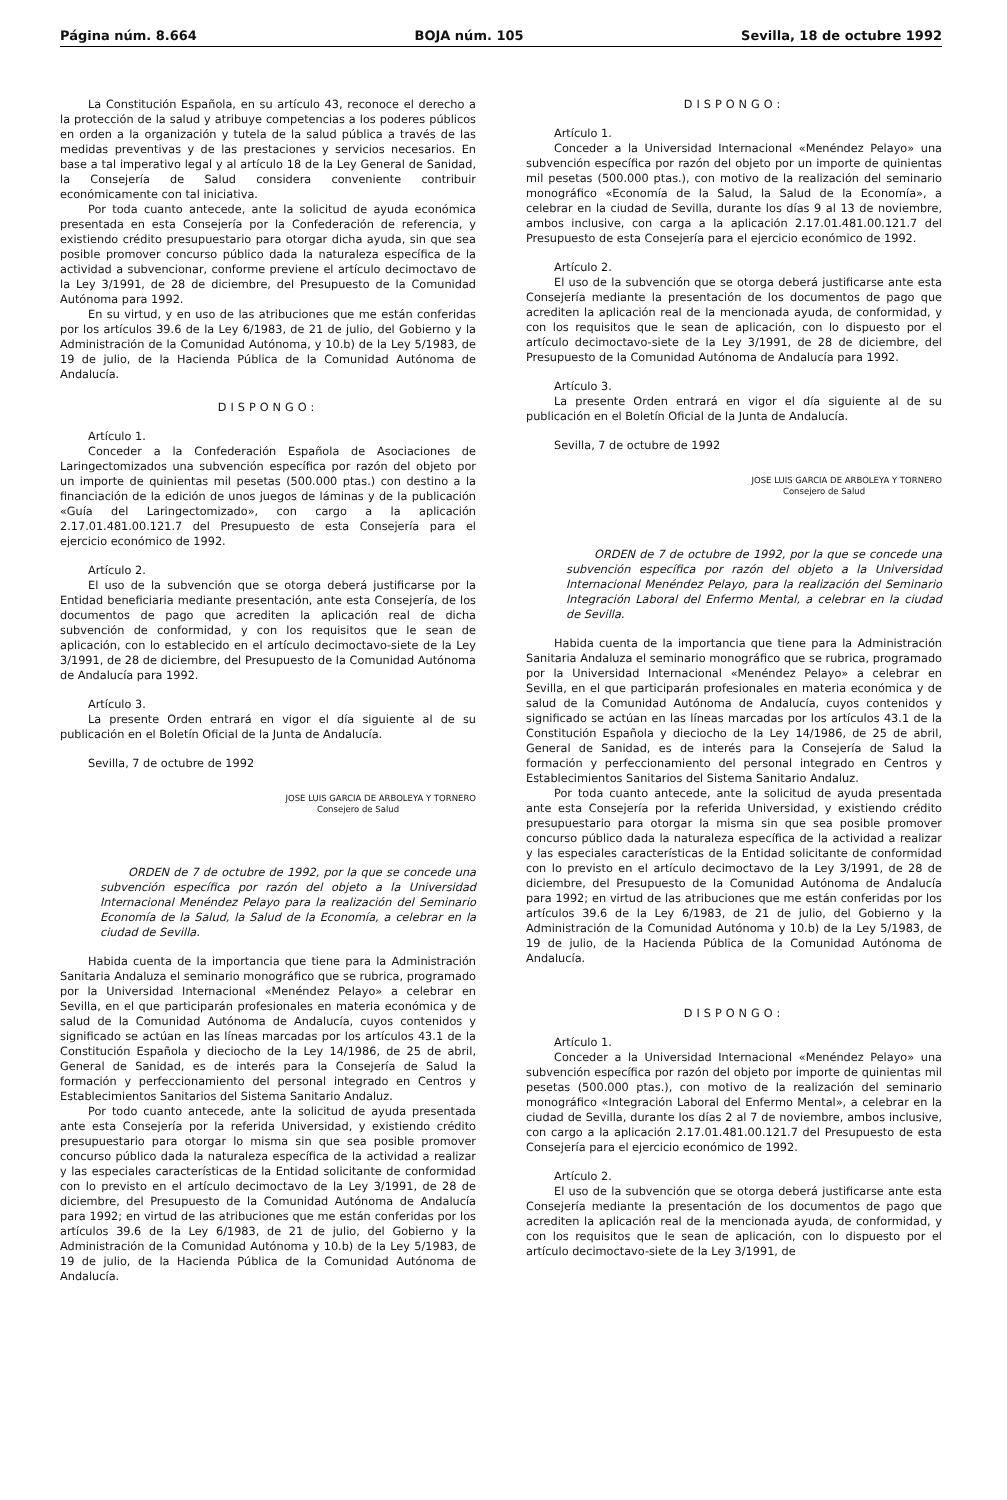Página núm. 8.664 BOJA núm. 105 Sevilla, 18 de octubre 1992
La Constitución Española, en su artículo 43, reconoce el derecho a la protección de la salud y atribuye competencias a los poderes públicos en orden a la organización y tutela de la salud pública a través de las medidas preventivas y de las prestaciones y servicios necesarios. En base a tal imperativo legal y al artículo 18 de la Ley General de Sanidad, la Consejería de Salud considera conveniente contribuir económicamente con tal iniciativa.
Por toda cuanto antecede, ante la solicitud de ayuda económica presentada en esta Consejería por la Confederación de referencia, y existiendo crédito presupuestario para otorgar dicha ayuda, sin que sea posible promover concurso público dada la naturaleza específica de la actividad a subvencionar, conforme previene el artículo decimoctavo de la Ley 3/1991, de 28 de diciembre, del Presupuesto de la Comunidad Autónoma para 1992.
En su virtud, y en uso de las atribuciones que me están conferidas por los artículos 39.6 de la Ley 6/1983, de 21 de julio, del Gobierno y la Administración de la Comunidad Autónoma, y 10.b) de la Ley 5/1983, de 19 de julio, de la Hacienda Pública de la Comunidad Autónoma de Andalucía.
DISPONGO:
Artículo 1.
Conceder a la Confederación Española de Asociaciones de Laringectomizados una subvención específica por razón del objeto por un importe de quinientas mil pesetas (500.000 ptas.) con destino a la financiación de la edición de unos juegos de láminas y de la publicación «Guía del Laringectomizado», con cargo a la aplicación 2.17.01.481.00.121.7 del Presupuesto de esta Consejería para el ejercicio económico de 1992.
Artículo 2.
El uso de la subvención que se otorga deberá justificarse por la Entidad beneficiaria mediante presentación, ante esta Consejería, de los documentos de pago que acrediten la aplicación real de dicha subvención de conformidad, y con los requisitos que le sean de aplicación, con lo establecido en el artículo decimoctavo-siete de la Ley 3/1991, de 28 de diciembre, del Presupuesto de la Comunidad Autónoma de Andalucía para 1992.
Artículo 3.
La presente Orden entrará en vigor el día siguiente al de su publicación en el Boletín Oficial de la Junta de Andalucía.
Sevilla, 7 de octubre de 1992
JOSE LUIS GARCIA DE ARBOLEYA Y TORNERO
Consejero de Salud
ORDEN de 7 de octubre de 1992, por la que se concede una subvención específica por razón del objeto a la Universidad Internacional Menéndez Pelayo para la realización del Seminario Economía de la Salud, la Salud de la Economía, a celebrar en la ciudad de Sevilla.
Habida cuenta de la importancia que tiene para la Administración Sanitaria Andaluza el seminario monográfico que se rubrica, programado por la Universidad Internacional «Menéndez Pelayo» a celebrar en Sevilla, en el que participarán profesionales en materia económica y de salud de la Comunidad Autónoma de Andalucía, cuyos contenidos y significado se actúan en las líneas marcadas por los artículos 43.1 de la Constitución Española y dieciocho de la Ley 14/1986, de 25 de abril, General de Sanidad, es de interés para la Consejería de Salud la formación y perfeccionamiento del personal integrado en Centros y Establecimientos Sanitarios del Sistema Sanitario Andaluz.
Por todo cuanto antecede, ante la solicitud de ayuda presentada ante esta Consejería por la referida Universidad, y existiendo crédito presupuestario para otorgar lo misma sin que sea posible promover concurso público dada la naturaleza específica de la actividad a realizar y las especiales características de la Entidad solicitante de conformidad con lo previsto en el artículo decimoctavo de la Ley 3/1991, de 28 de diciembre, del Presupuesto de la Comunidad Autónoma de Andalucía para 1992; en virtud de las atribuciones que me están conferidas por los artículos 39.6 de la Ley 6/1983, de 21 de julio, del Gobierno y la Administración de la Comunidad Autónoma y 10.b) de la Ley 5/1983, de 19 de julio, de la Hacienda Pública de la Comunidad Autónoma de Andalucía.
DISPONGO:
Artículo 1.
Conceder a la Universidad Internacional «Menéndez Pelayo» una subvención específica por razón del objeto por un importe de quinientas mil pesetas (500.000 ptas.), con motivo de la realización del seminario monográfico «Economía de la Salud, la Salud de la Economía», a celebrar en la ciudad de Sevilla, durante los días 9 al 13 de noviembre, ambos inclusive, con carga a la aplicación 2.17.01.481.00.121.7 del Presupuesto de esta Consejería para el ejercicio económico de 1992.
Artículo 2.
El uso de la subvención que se otorga deberá justificarse ante esta Consejería mediante la presentación de los documentos de pago que acrediten la aplicación real de la mencionada ayuda, de conformidad, y con los requisitos que le sean de aplicación, con lo dispuesto por el artículo decimoctavo-siete de la Ley 3/1991, de 28 de diciembre, del Presupuesto de la Comunidad Autónoma de Andalucía para 1992.
Artículo 3.
La presente Orden entrará en vigor el día siguiente al de su publicación en el Boletín Oficial de la Junta de Andalucía.
Sevilla, 7 de octubre de 1992
JOSE LUIS GARCIA DE ARBOLEYA Y TORNERO
Consejero de Salud
ORDEN de 7 de octubre de 1992, por la que se concede una subvención específica por razón del objeto a la Universidad Internacional Menéndez Pelayo, para la realización del Seminario Integración Laboral del Enfermo Mental, a celebrar en la ciudad de Sevilla.
Habida cuenta de la importancia que tiene para la Administración Sanitaria Andaluza el seminario monográfico que se rubrica, programado por la Universidad Internacional «Menéndez Pelayo» a celebrar en Sevilla, en el que participarán profesionales en materia económica y de salud de la Comunidad Autónoma de Andalucía, cuyos contenidos y significado se actúan en las líneas marcadas por los artículos 43.1 de la Constitución Española y dieciocho de la Ley 14/1986, de 25 de abril, General de Sanidad, es de interés para la Consejería de Salud la formación y perfeccionamiento del personal integrado en Centros y Establecimientos Sanitarios del Sistema Sanitario Andaluz.
Por toda cuanto antecede, ante la solicitud de ayuda presentada ante esta Consejería por la referida Universidad, y existiendo crédito presupuestario para otorgar la misma sin que sea posible promover concurso público dada la naturaleza específica de la actividad a realizar y las especiales características de la Entidad solicitante de conformidad con lo previsto en el artículo decimoctavo de la Ley 3/1991, de 28 de diciembre, del Presupuesto de la Comunidad Autónoma de Andalucía para 1992; en virtud de las atribuciones que me están conferidas por los artículos 39.6 de la Ley 6/1983, de 21 de julio, del Gobierno y la Administración de la Comunidad Autónoma y 10.b) de la Ley 5/1983, de 19 de julio, de la Hacienda Pública de la Comunidad Autónoma de Andalucía.
DISPONGO:
Artículo 1.
Conceder a la Universidad Internacional «Menéndez Pelayo» una subvención específica por razón del objeto por importe de quinientas mil pesetas (500.000 ptas.), con motivo de la realización del seminario monográfico «Integración Laboral del Enfermo Mental», a celebrar en la ciudad de Sevilla, durante los días 2 al 7 de noviembre, ambos inclusive, con cargo a la aplicación 2.17.01.481.00.121.7 del Presupuesto de esta Consejería para el ejercicio económico de 1992.
Artículo 2.
El uso de la subvención que se otorga deberá justificarse ante esta Consejería mediante la presentación de los documentos de pago que acrediten la aplicación real de la mencionada ayuda, de conformidad, y con los requisitos que le sean de aplicación, con lo dispuesto por el artículo decimoctavo-siete de la Ley 3/1991, de